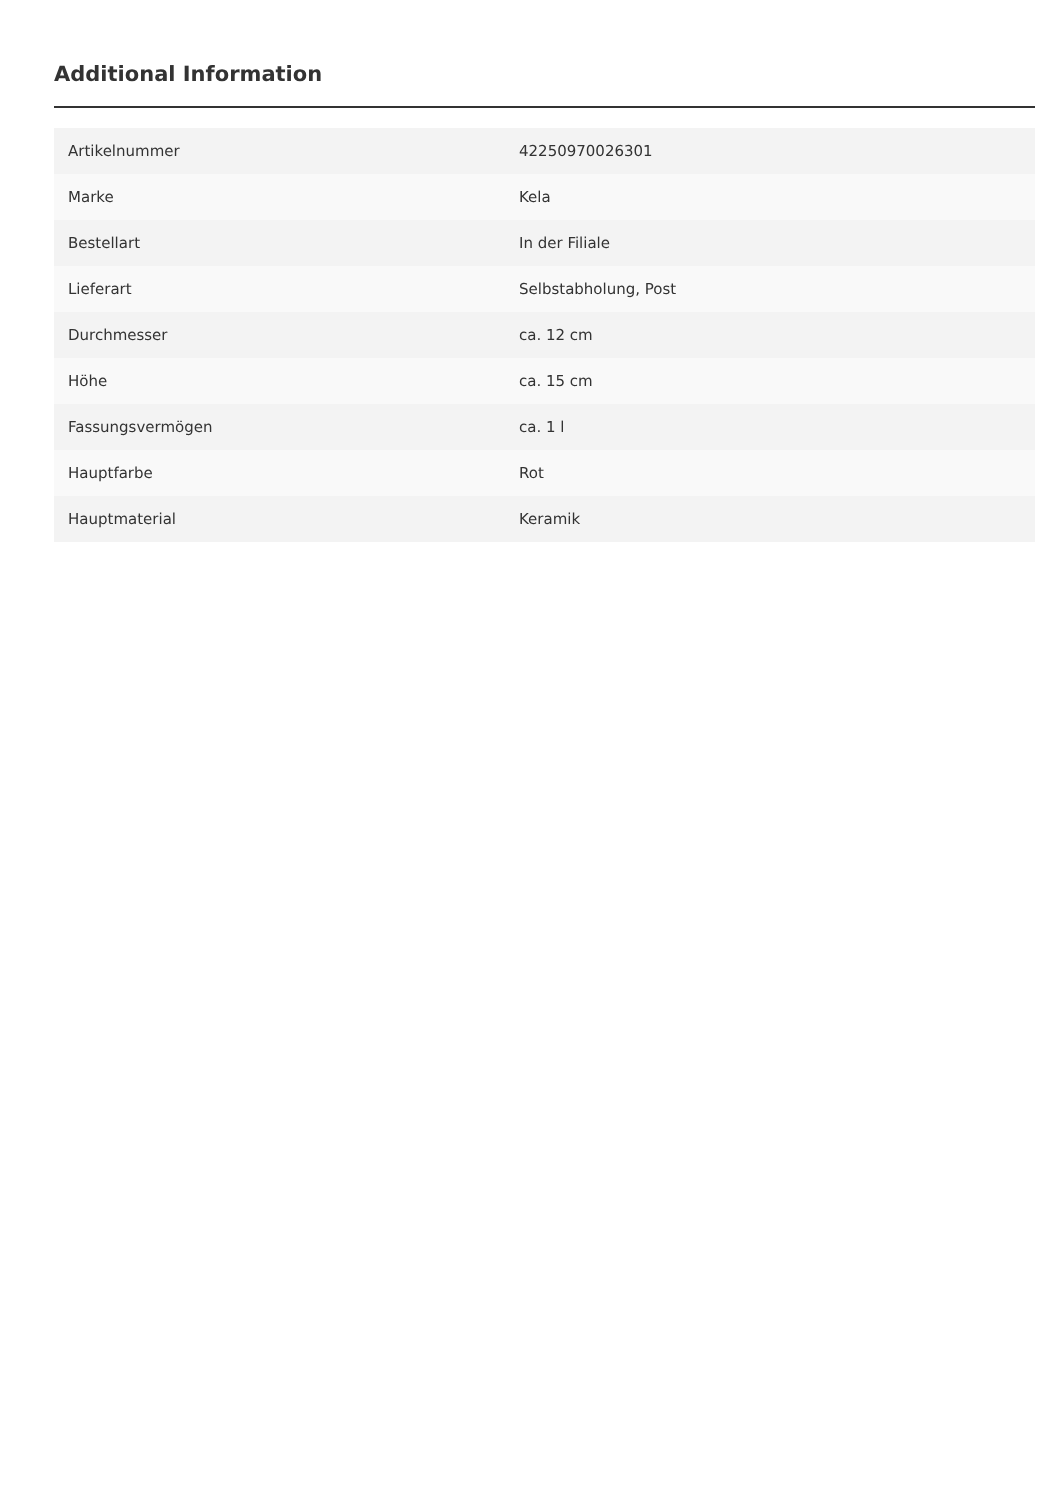Additional Information
| Artikelnummer | 42250970026301 |
| Marke | Kela |
| Bestellart | In der Filiale |
| Lieferart | Selbstabholung, Post |
| Durchmesser | ca. 12 cm |
| Höhe | ca. 15 cm |
| Fassungsvermögen | ca. 1 l |
| Hauptfarbe | Rot |
| Hauptmaterial | Keramik |